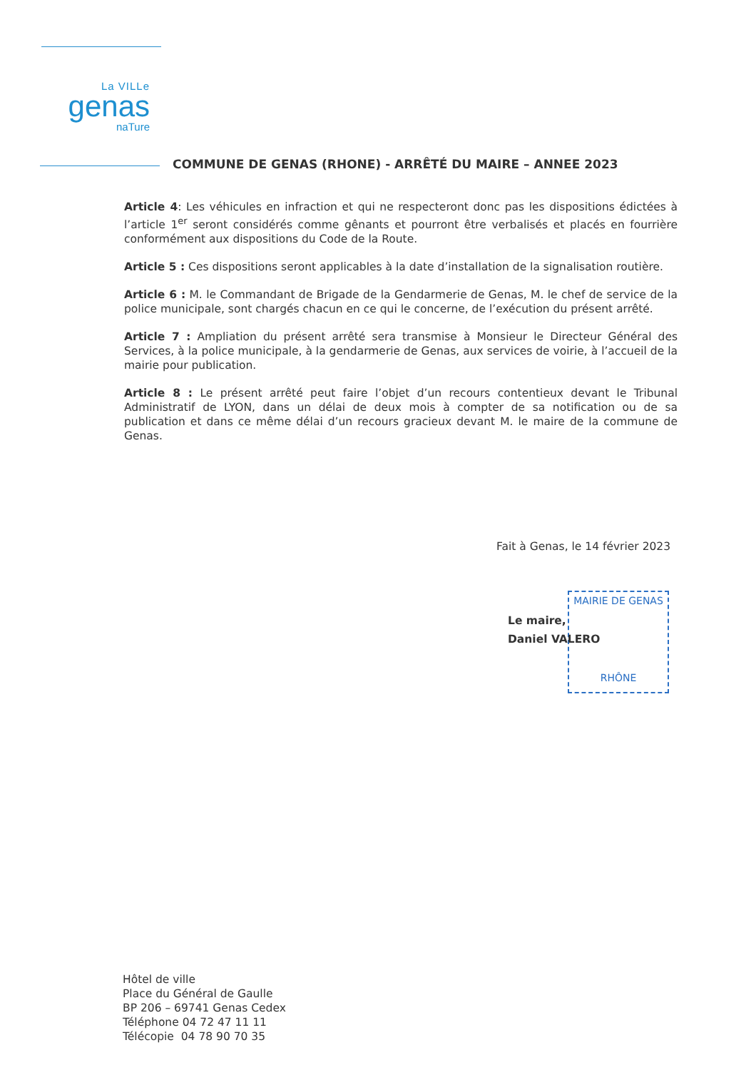La VILLe
genas
naTure
COMMUNE DE GENAS (RHONE) - ARRÊTÉ DU MAIRE – ANNEE 2023
Article 4: Les véhicules en infraction et qui ne respecteront donc pas les dispositions édictées à l’article 1<sup>er</sup> seront considérés comme gênants et pourront être verbalisés et placés en fourrière conformément aux dispositions du Code de la Route.
Article 5 : Ces dispositions seront applicables à la date d’installation de la signalisation routière.
Article 6 : M. le Commandant de Brigade de la Gendarmerie de Genas, M. le chef de service de la police municipale, sont chargés chacun en ce qui le concerne, de l’exécution du présent arrêté.
Article 7 : Ampliation du présent arrêté sera transmise à Monsieur le Directeur Général des Services, à la police municipale, à la gendarmerie de Genas, aux services de voirie, à l’accueil de la mairie pour publication.
Article 8 : Le présent arrêté peut faire l’objet d’un recours contentieux devant le Tribunal Administratif de LYON, dans un délai de deux mois à compter de sa notification ou de sa publication et dans ce même délai d’un recours gracieux devant M. le maire de la commune de Genas.
Fait à Genas, le 14 février 2023
MAIRIE DE GENAS
RHÔNE
Le maire,
Daniel VALERO
Hôtel de ville
Place du Général de Gaulle
BP 206 – 69741 Genas Cedex
Téléphone 04 72 47 11 11
Télécopie 04 78 90 70 35